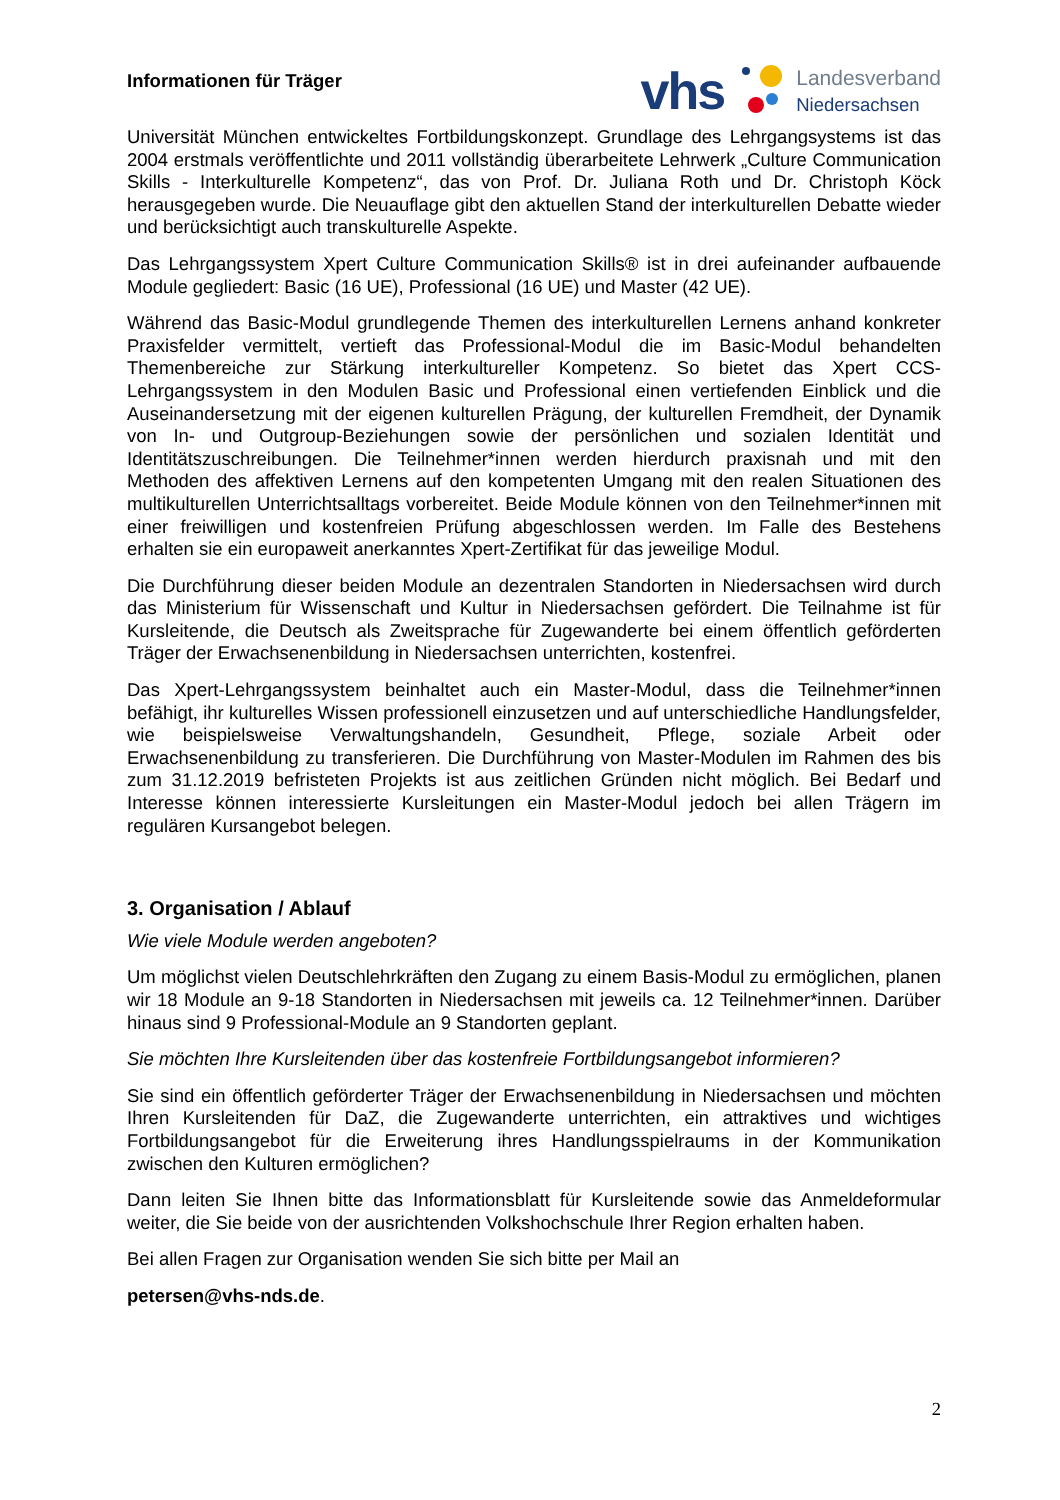Informationen für Träger
vhs
Landesverband
Niedersachsen
Universität München entwickeltes Fortbildungskonzept. Grundlage des Lehrgangsystems ist das 2004 erstmals veröffentlichte und 2011 vollständig überarbeitete Lehrwerk „Culture Communication Skills - Interkulturelle Kompetenz“, das von Prof. Dr. Juliana Roth und Dr. Christoph Köck herausgegeben wurde. Die Neuauflage gibt den aktuellen Stand der interkulturellen Debatte wieder und berücksichtigt auch transkulturelle Aspekte.
Das Lehrgangssystem Xpert Culture Communication Skills® ist in drei aufeinander aufbauende Module gegliedert: Basic (16 UE), Professional (16 UE) und Master (42 UE).
Während das Basic-Modul grundlegende Themen des interkulturellen Lernens anhand konkreter Praxisfelder vermittelt, vertieft das Professional-Modul die im Basic-Modul behandelten Themenbereiche zur Stärkung interkultureller Kompetenz. So bietet das Xpert CCS-Lehrgangssystem in den Modulen Basic und Professional einen vertiefenden Einblick und die Auseinandersetzung mit der eigenen kulturellen Prägung, der kulturellen Fremdheit, der Dynamik von In- und Outgroup-Beziehungen sowie der persönlichen und sozialen Identität und Identitätszuschreibungen. Die Teilnehmer*innen werden hierdurch praxisnah und mit den Methoden des affektiven Lernens auf den kompetenten Umgang mit den realen Situationen des multikulturellen Unterrichtsalltags vorbereitet. Beide Module können von den Teilnehmer*innen mit einer freiwilligen und kostenfreien Prüfung abgeschlossen werden. Im Falle des Bestehens erhalten sie ein europaweit anerkanntes Xpert-Zertifikat für das jeweilige Modul.
Die Durchführung dieser beiden Module an dezentralen Standorten in Niedersachsen wird durch das Ministerium für Wissenschaft und Kultur in Niedersachsen gefördert. Die Teilnahme ist für Kursleitende, die Deutsch als Zweitsprache für Zugewanderte bei einem öffentlich geförderten Träger der Erwachsenenbildung in Niedersachsen unterrichten, kostenfrei.
Das Xpert-Lehrgangssystem beinhaltet auch ein Master-Modul, dass die Teilnehmer*innen befähigt, ihr kulturelles Wissen professionell einzusetzen und auf unterschiedliche Handlungsfelder, wie beispielsweise Verwaltungshandeln, Gesundheit, Pflege, soziale Arbeit oder Erwachsenenbildung zu transferieren. Die Durchführung von Master-Modulen im Rahmen des bis zum 31.12.2019 befristeten Projekts ist aus zeitlichen Gründen nicht möglich. Bei Bedarf und Interesse können interessierte Kursleitungen ein Master-Modul jedoch bei allen Trägern im regulären Kursangebot belegen.
3. Organisation / Ablauf
Wie viele Module werden angeboten?
Um möglichst vielen Deutschlehrkräften den Zugang zu einem Basis-Modul zu ermöglichen, planen wir 18 Module an 9-18 Standorten in Niedersachsen mit jeweils ca. 12 Teilnehmer*innen. Darüber hinaus sind 9 Professional-Module an 9 Standorten geplant.
Sie möchten Ihre Kursleitenden über das kostenfreie Fortbildungsangebot informieren?
Sie sind ein öffentlich geförderter Träger der Erwachsenenbildung in Niedersachsen und möchten Ihren Kursleitenden für DaZ, die Zugewanderte unterrichten, ein attraktives und wichtiges Fortbildungsangebot für die Erweiterung ihres Handlungsspielraums in der Kommunikation zwischen den Kulturen ermöglichen?
Dann leiten Sie Ihnen bitte das Informationsblatt für Kursleitende sowie das Anmeldeformular weiter, die Sie beide von der ausrichtenden Volkshochschule Ihrer Region erhalten haben.
Bei allen Fragen zur Organisation wenden Sie sich bitte per Mail an
petersen@vhs-nds.de.
2